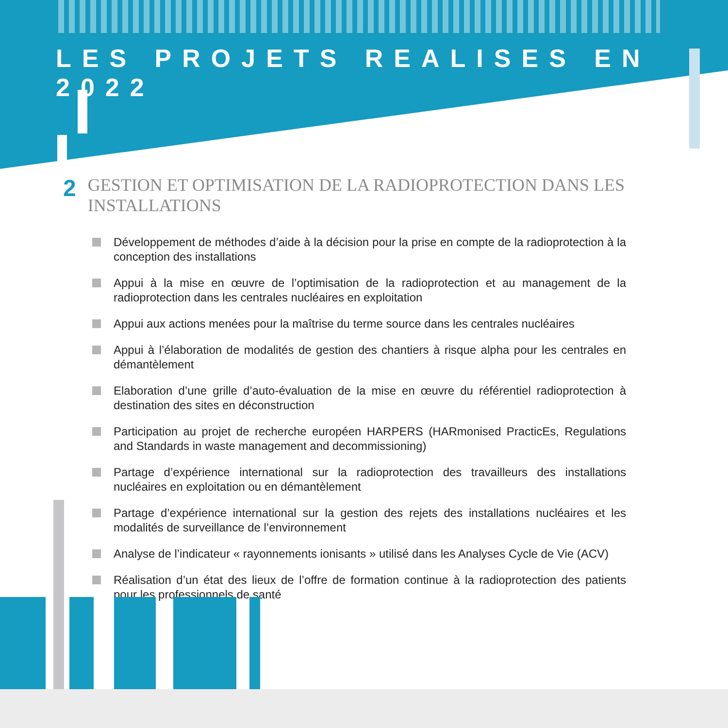LES PROJETS REALISES EN 2022
2
GESTION ET OPTIMISATION DE LA RADIOPROTECTION DANS LES INSTALLATIONS
Développement de méthodes d’aide à la décision pour la prise en compte de la radioprotection à la conception des installations
Appui à la mise en œuvre de l’optimisation de la radioprotection et au management de la radioprotection dans les centrales nucléaires en exploitation
Appui aux actions menées pour la maîtrise du terme source dans les centrales nucléaires
Appui à l’élaboration de modalités de gestion des chantiers à risque alpha pour les centrales en démantèlement
Elaboration d’une grille d’auto-évaluation de la mise en œuvre du référentiel radioprotection à destination des sites en déconstruction
Participation au projet de recherche européen HARPERS (HARmonised PracticEs, Regulations and Standards in waste management and decommissioning)
Partage d’expérience international sur la radioprotection des travailleurs des installations nucléaires en exploitation ou en démantèlement
Partage d’expérience international sur la gestion des rejets des installations nucléaires et les modalités de surveillance de l’environnement
Analyse de l’indicateur « rayonnements ionisants » utilisé dans les Analyses Cycle de Vie (ACV)
Réalisation d’un état des lieux de l’offre de formation continue à la radioprotection des patients pour les professionnels de santé